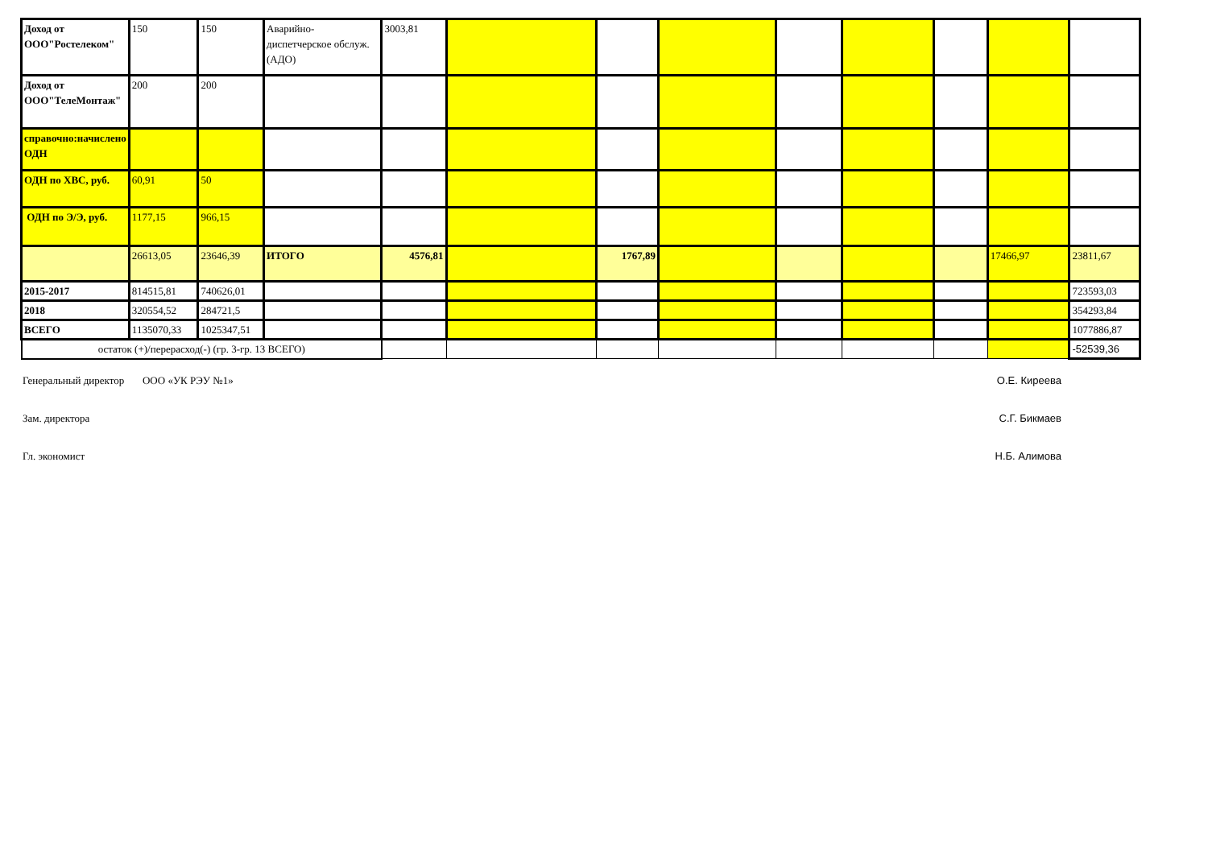| Доход от ООО"Ростелеком" | 150 | 150 | Аварийно-диспетчерское обслуж.(АДО) | 3003,81 | | | | | | | | |
| Доход от ООО"ТелеМонтаж" | 200 | 200 | | | | | | | | | | |
| справочно:начислено ОДН | | | | | | | | | | | | |
| ОДН по ХВС, руб. | 60,91 | 50 | | | | | | | | | | |
| ОДН по Э/Э, руб. | 1177,15 | 966,15 | | | | | | | | | | |
| | 26613,05 | 23646,39 | ИТОГО | 4576,81 | | 1767,89 | | | | | 17466,97 | 23811,67 |
| 2015-2017 | 814515,81 | 740626,01 | | | | | | | | | | 723593,03 |
| 2018 | 320554,52 | 284721,5 | | | | | | | | | | 354293,84 |
| ВСЕГО | 1135070,33 | 1025347,51 | | | | | | | | | | 1077886,87 |
| остаток (+)/перерасход(-) (гр. 3-гр. 13 ВСЕГО) | | | | | | | | | | | | -52539,36 |
Генеральный директор ООО «УК РЭУ №1» О.Е. Киреева
Зам. директора С.Г. Бикмаев
Гл. экономист Н.Б. Алимова